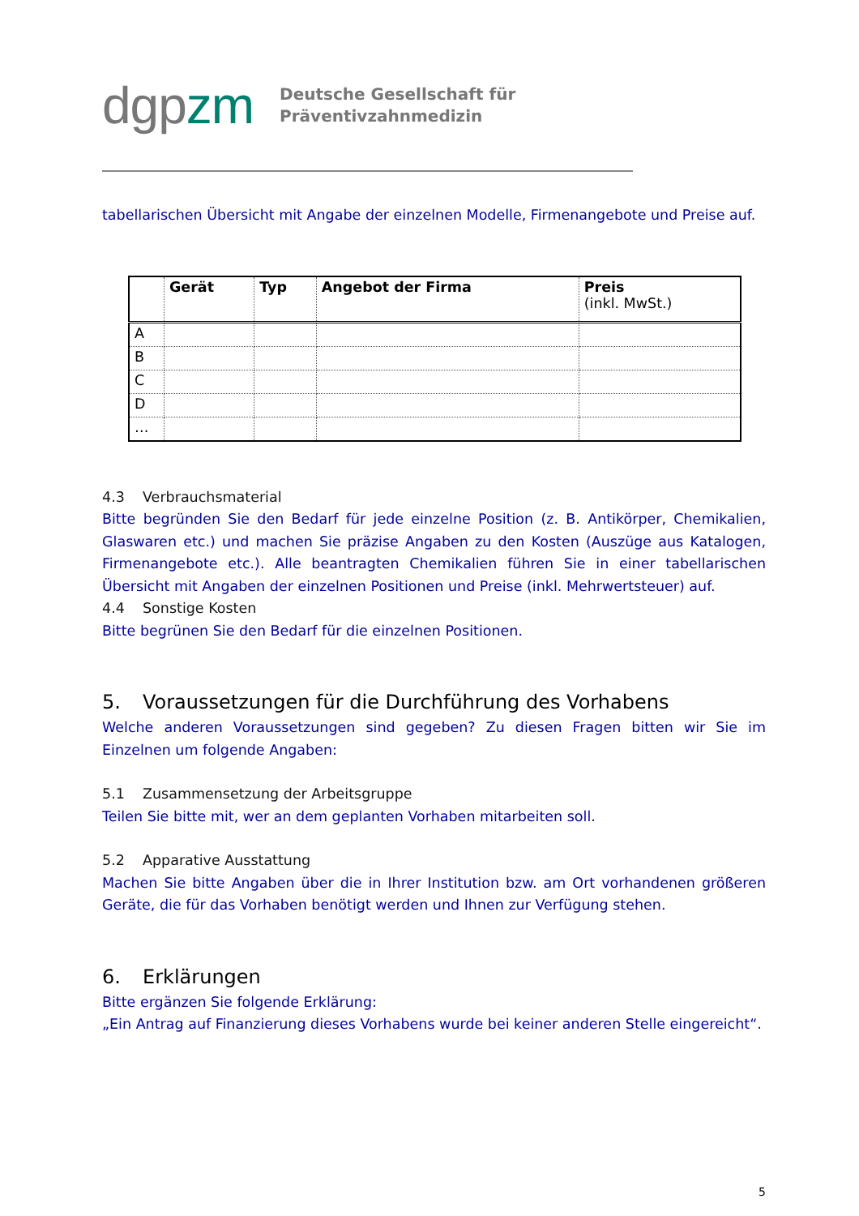dgpzm
Deutsche Gesellschaft für
Präventivzahnmedizin
tabellarischen Übersicht mit Angabe der einzelnen Modelle, Firmenangebote und Preise auf.
| | Gerät | Typ | Angebot der Firma | Preis (inkl. MwSt.) |
| --- | --- | --- | --- | --- |
| A | | | | |
| B | | | | |
| C | | | | |
| D | | | | |
| … | | | | |
4.3 Verbrauchsmaterial
Bitte begründen Sie den Bedarf für jede einzelne Position (z. B. Antikörper, Chemikalien, Glaswaren etc.) und machen Sie präzise Angaben zu den Kosten (Auszüge aus Katalogen, Firmenangebote etc.). Alle beantragten Chemikalien führen Sie in einer tabellarischen Übersicht mit Angaben der einzelnen Positionen und Preise (inkl. Mehrwertsteuer) auf.
4.4 Sonstige Kosten
Bitte begrünen Sie den Bedarf für die einzelnen Positionen.
5. Voraussetzungen für die Durchführung des Vorhabens
Welche anderen Voraussetzungen sind gegeben? Zu diesen Fragen bitten wir Sie im Einzelnen um folgende Angaben:
5.1 Zusammensetzung der Arbeitsgruppe
Teilen Sie bitte mit, wer an dem geplanten Vorhaben mitarbeiten soll.
5.2 Apparative Ausstattung
Machen Sie bitte Angaben über die in Ihrer Institution bzw. am Ort vorhandenen größeren Geräte, die für das Vorhaben benötigt werden und Ihnen zur Verfügung stehen.
6. Erklärungen
Bitte ergänzen Sie folgende Erklärung:
„Ein Antrag auf Finanzierung dieses Vorhabens wurde bei keiner anderen Stelle eingereicht“.
5